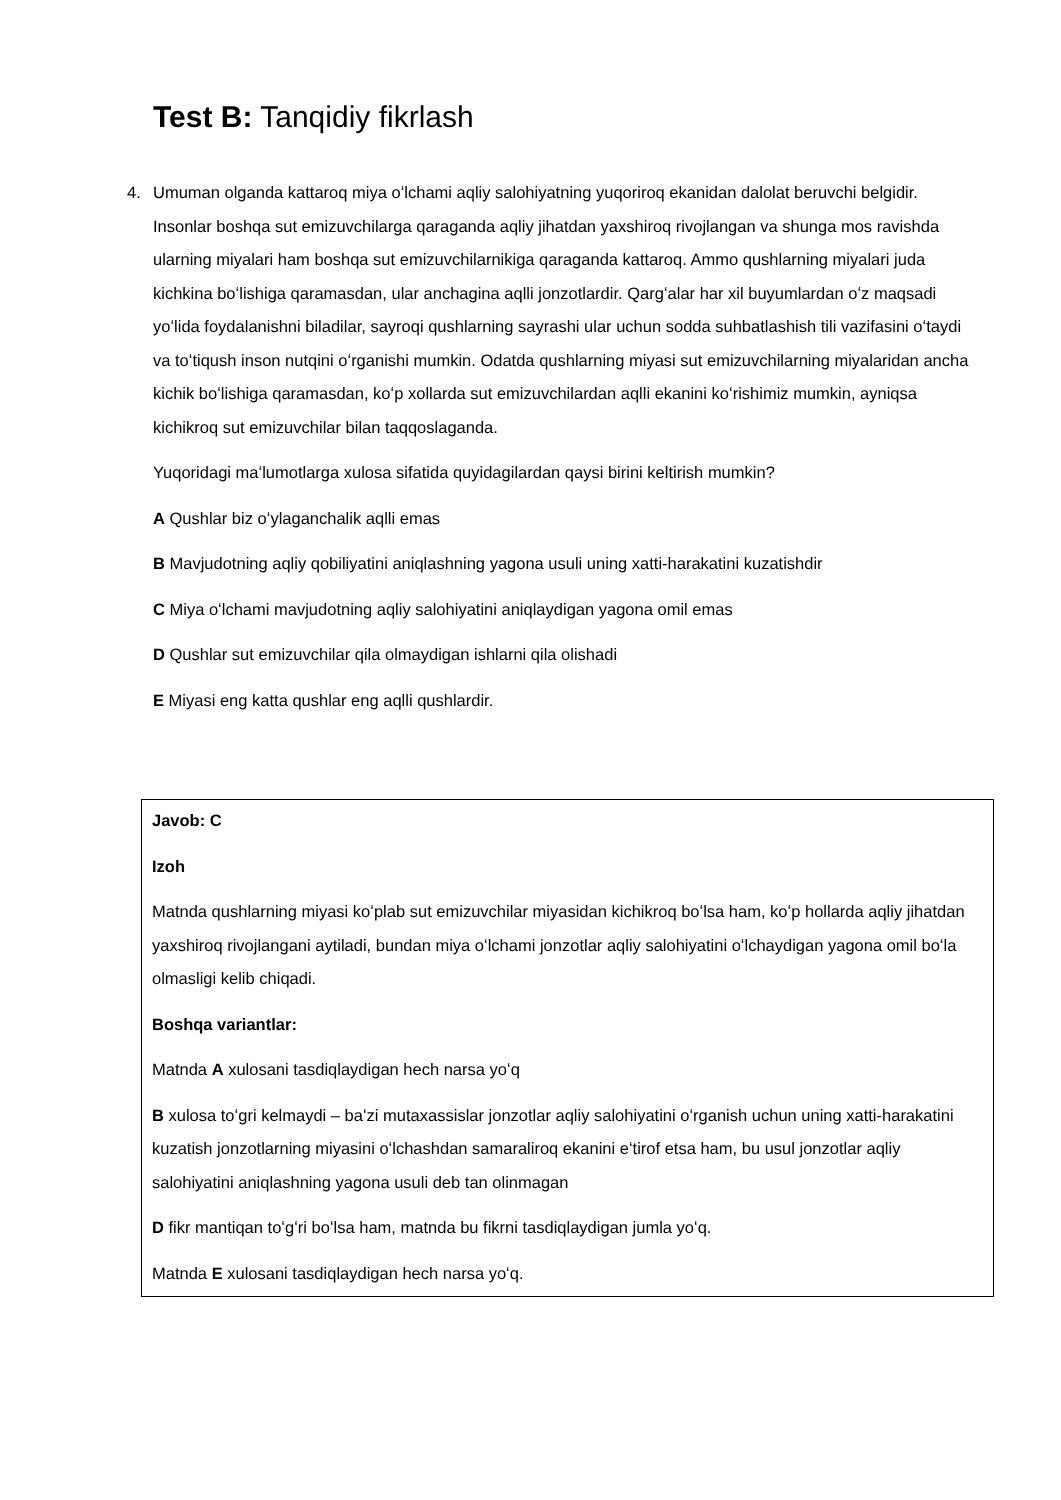Test B: Tanqidiy fikrlash
4. Umuman olganda kattaroq miya oʻlchami aqliy salohiyatning yuqoriroq ekanidan dalolat beruvchi belgidir. Insonlar boshqa sut emizuvchilarga qaraganda aqliy jihatdan yaxshiroq rivojlangan va shunga mos ravishda ularning miyalari ham boshqa sut emizuvchilarnikiga qaraganda kattaroq. Ammo qushlarning miyalari juda kichkina boʻlishiga qaramasdan, ular anchagina aqlli jonzotlardir. Qargʻalar har xil buyumlardan oʻz maqsadi yoʻlida foydalanishni biladilar, sayroqi qushlarning sayrashi ular uchun sodda suhbatlashish tili vazifasini oʻtaydi va toʻtiqush inson nutqini oʻrganishi mumkin. Odatda qushlarning miyasi sut emizuvchilarning miyalaridan ancha kichik boʻlishiga qaramasdan, koʻp xollarda sut emizuvchilardan aqlli ekanini koʻrishimiz mumkin, ayniqsa kichikroq sut emizuvchilar bilan taqqoslaganda.
Yuqoridagi maʻlumotlarga xulosa sifatida quyidagilardan qaysi birini keltirish mumkin?
A Qushlar biz oʻylaganchalik aqlli emas
B Mavjudotning aqliy qobiliyatini aniqlashning yagona usuli uning xatti-harakatini kuzatishdir
C Miya oʻlchami mavjudotning aqliy salohiyatini aniqlaydigan yagona omil emas
D Qushlar sut emizuvchilar qila olmaydigan ishlarni qila olishadi
E Miyasi eng katta qushlar eng aqlli qushlardir.
Javob: C
Izoh
Matnda qushlarning miyasi koʻplab sut emizuvchilar miyasidan kichikroq boʻlsa ham, koʻp hollarda aqliy jihatdan yaxshiroq rivojlangani aytiladi, bundan miya oʻlchami jonzotlar aqliy salohiyatini oʻlchaydigan yagona omil boʻla olmasligi kelib chiqadi.
Boshqa variantlar:
Matnda A xulosani tasdiqlaydigan hech narsa yoʻq
B xulosa toʻgri kelmaydi – baʻzi mutaxassislar jonzotlar aqliy salohiyatini oʻrganish uchun uning xatti-harakatini kuzatish jonzotlarning miyasini oʻlchashdan samaraliroq ekanini eʻtirof etsa ham, bu usul jonzotlar aqliy salohiyatini aniqlashning yagona usuli deb tan olinmagan
D fikr mantiqan toʻgʻri boʻlsa ham, matnda bu fikrni tasdiqlaydigan jumla yoʻq.
Matnda E xulosani tasdiqlaydigan hech narsa yoʻq.